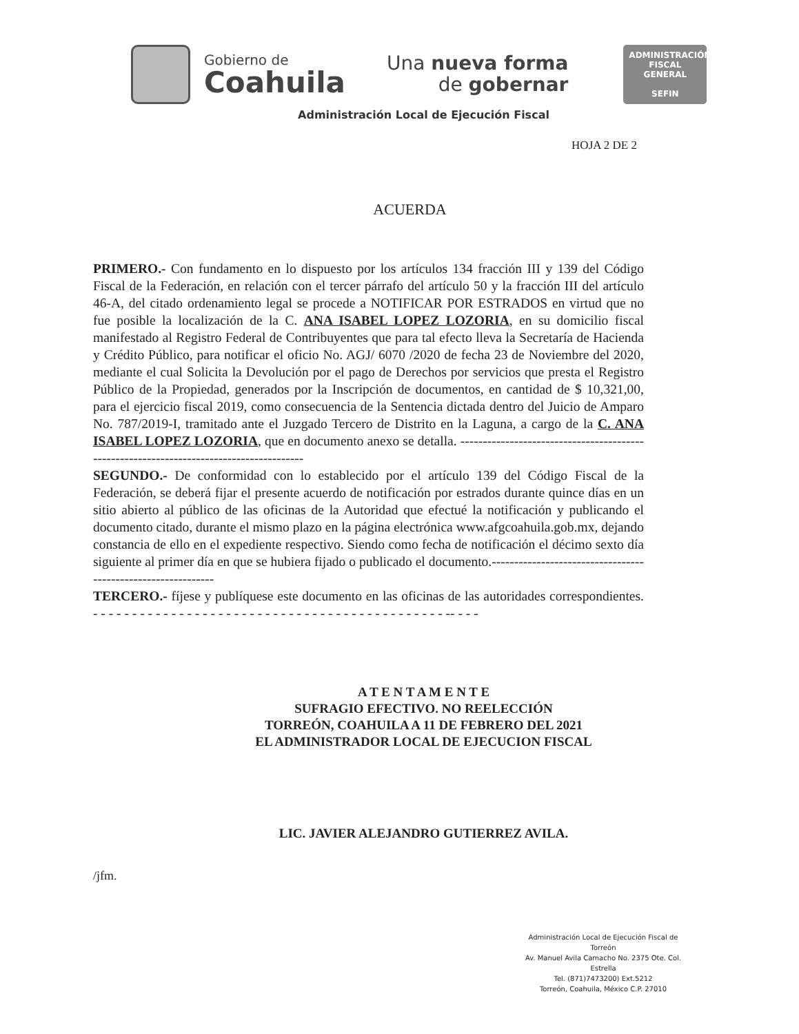Gobierno de
Coahuila
Una nueva forma
de gobernar
ADMINISTRACIÓN FISCAL GENERAL
SEFIN
Administración Local de Ejecución Fiscal
HOJA 2 DE 2
ACUERDA
PRIMERO.- Con fundamento en lo dispuesto por los artículos 134 fracción III y 139 del Código Fiscal de la Federación, en relación con el tercer párrafo del artículo 50 y la fracción III del artículo 46-A, del citado ordenamiento legal se procede a NOTIFICAR POR ESTRADOS en virtud que no fue posible la localización de la C. ANA ISABEL LOPEZ LOZORIA, en su domicilio fiscal manifestado al Registro Federal de Contribuyentes que para tal efecto lleva la Secretaría de Hacienda y Crédito Público, para notificar el oficio No. AGJ/ 6070 /2020 de fecha 23 de Noviembre del 2020, mediante el cual Solicita la Devolución por el pago de Derechos por servicios que presta el Registro Público de la Propiedad, generados por la Inscripción de documentos, en cantidad de $ 10,321,00, para el ejercicio fiscal 2019, como consecuencia de la Sentencia dictada dentro del Juicio de Amparo No. 787/2019-I, tramitado ante el Juzgado Tercero de Distrito en la Laguna, a cargo de la C. ANA ISABEL LOPEZ LOZORIA, que en documento anexo se detalla. ----------------------------------------------------------------------------------------
SEGUNDO.- De conformidad con lo establecido por el artículo 139 del Código Fiscal de la Federación, se deberá fijar el presente acuerdo de notificación por estrados durante quince días en un sitio abierto al público de las oficinas de la Autoridad que efectué la notificación y publicando el documento citado, durante el mismo plazo en la página electrónica www.afgcoahuila.gob.mx, dejando constancia de ello en el expediente respectivo. Siendo como fecha de notificación el décimo sexto día siguiente al primer día en que se hubiera fijado o publicado el documento.-------------------------------------------------------------
TERCERO.- fíjese y publíquese este documento en las oficinas de las autoridades correspondientes. - - - - - - - - - - - - - - - - - - - - - - - - - - - - - - - - - - - - - - - - - - - - - -- - - -
A T E N T A M E N T E
SUFRAGIO EFECTIVO. NO REELECCIÓN
TORREÓN, COAHUILA A 11 DE FEBRERO DEL 2021
EL ADMINISTRADOR LOCAL DE EJECUCION FISCAL
LIC. JAVIER ALEJANDRO GUTIERREZ AVILA.
/jfm.
Administración Local de Ejecución Fiscal de Torreón
Av. Manuel Avila Camacho No. 2375 Ote. Col. Estrella
Tel. (871)7473200) Ext.5212
Torreón, Coahuila, México C.P. 27010